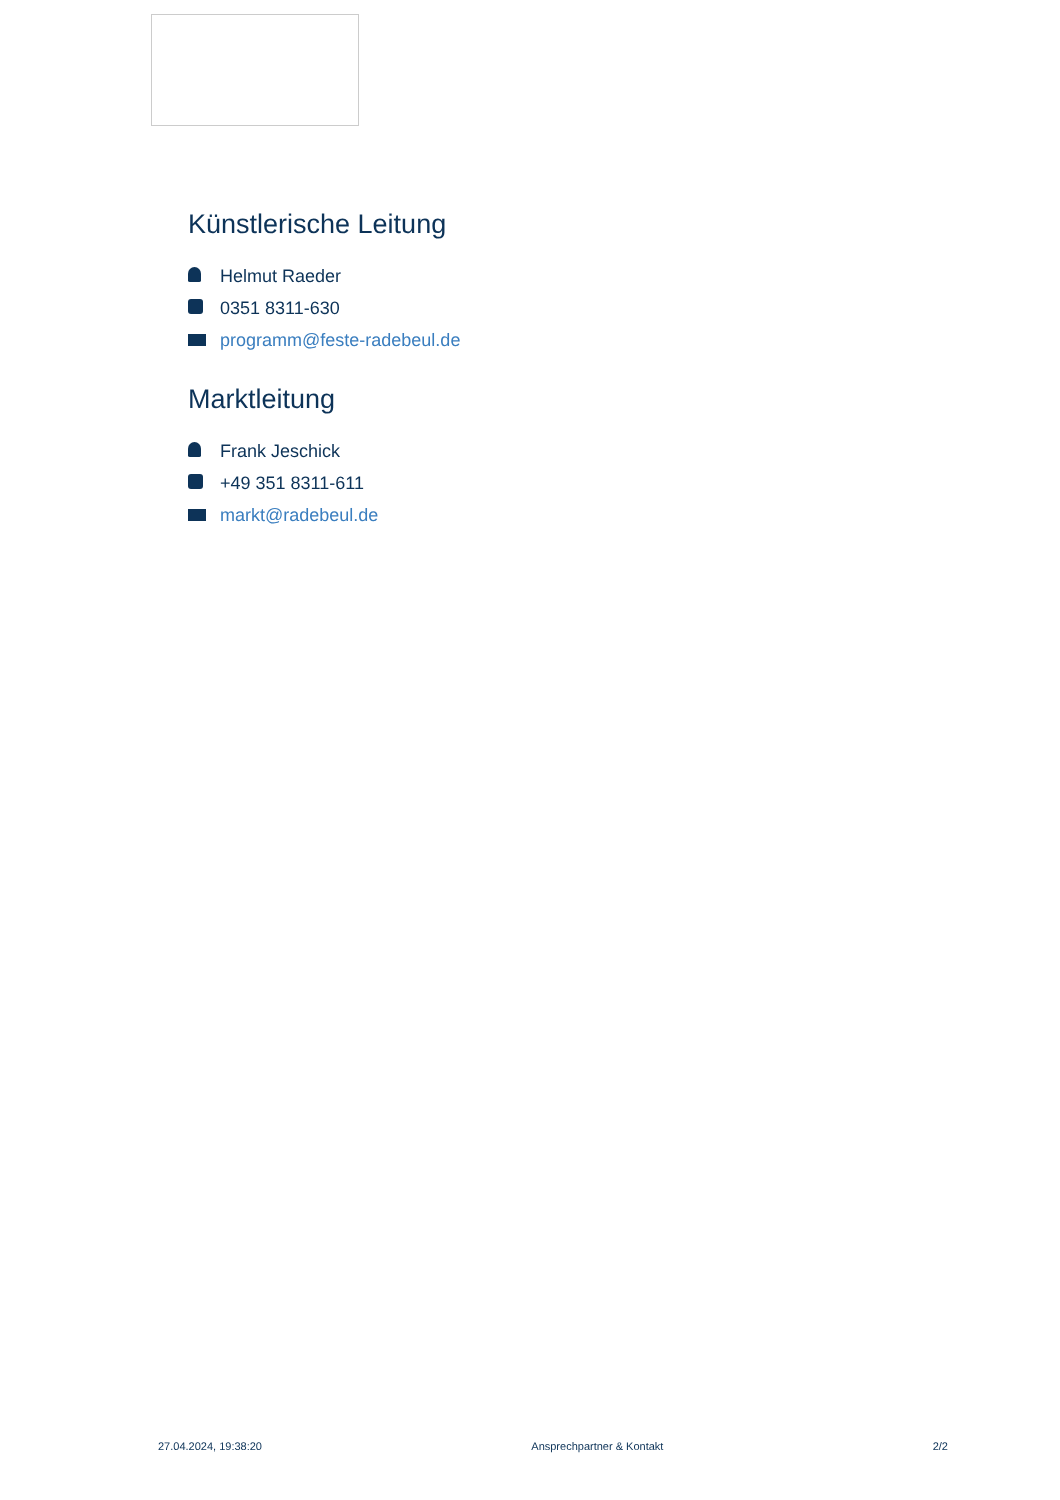Künstlerische Leitung
Helmut Raeder
0351 8311-630
programm@feste-radebeul.de
Marktleitung
Frank Jeschick
+49 351 8311-611
markt@radebeul.de
27.04.2024, 19:38:20 Ansprechpartner & Kontakt 2/2